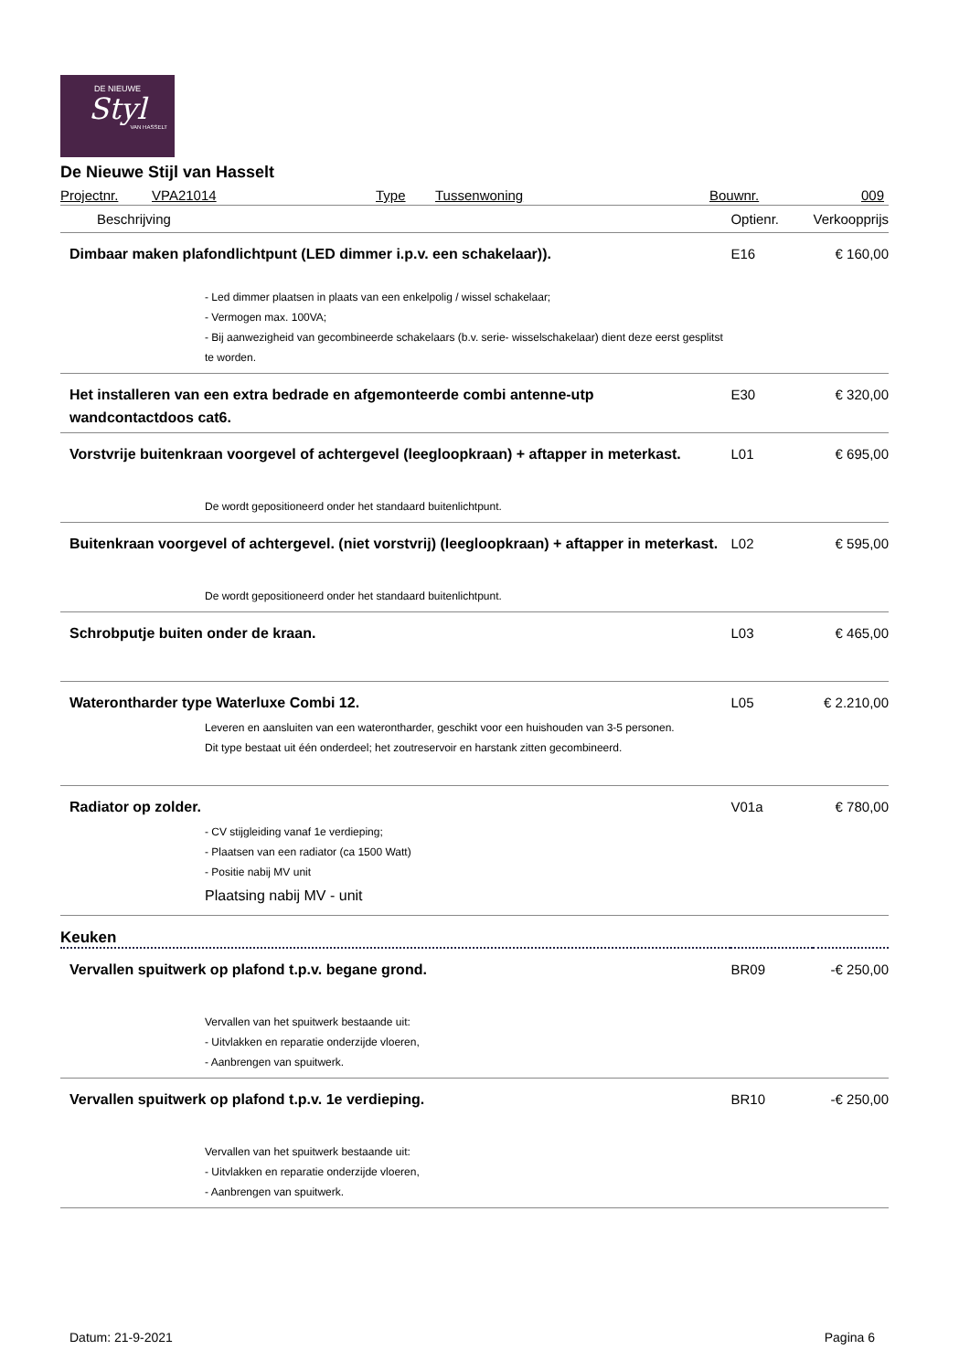DE NIEUWE
Styl
VAN HASSELT
De Nieuwe Stijl van Hasselt
Projectnr. VPA21014 Type Tussenwoning Bouwnr. 009
| Beschrijving | Optienr. | Verkoopprijs |
| --- | --- | --- |
| Dimbaar maken plafondlichtpunt (LED dimmer i.p.v. een schakelaar)). - Led dimmer plaatsen in plaats van een enkelpolig / wissel schakelaar; - Vermogen max. 100VA; - Bij aanwezigheid van gecombineerde schakelaars (b.v. serie- wisselschakelaar) dient deze eerst gesplitst te worden. | E16 | € 160,00 |
| Het installeren van een extra bedrade en afgemonteerde combi antenne-utp wandcontactdoos cat6. | E30 | € 320,00 |
| Vorstvrije buitenkraan voorgevel of achtergevel (leegloopkraan) + aftapper in meterkast. De wordt gepositioneerd onder het standaard buitenlichtpunt. | L01 | € 695,00 |
| Buitenkraan voorgevel of achtergevel. (niet vorstvrij) (leegloopkraan) + aftapper in meterkast. De wordt gepositioneerd onder het standaard buitenlichtpunt. | L02 | € 595,00 |
| Schrobputje buiten onder de kraan. | L03 | € 465,00 |
| Waterontharder type Waterluxe Combi 12. Leveren en aansluiten van een waterontharder, geschikt voor een huishouden van 3-5 personen. Dit type bestaat uit één onderdeel; het zoutreservoir en harstank zitten gecombineerd. | L05 | € 2.210,00 |
| Radiator op zolder. - CV stijgleiding vanaf 1e verdieping; - Plaatsen van een radiator (ca 1500 Watt) - Positie nabij MV unit Plaatsing nabij MV - unit | V01a | € 780,00 |
| Keuken | | |
| Vervallen spuitwerk op plafond t.p.v. begane grond. Vervallen van het spuitwerk bestaande uit: - Uitvlakken en reparatie onderzijde vloeren, - Aanbrengen van spuitwerk. | BR09 | -€ 250,00 |
| Vervallen spuitwerk op plafond t.p.v. 1e verdieping. Vervallen van het spuitwerk bestaande uit: - Uitvlakken en reparatie onderzijde vloeren, - Aanbrengen van spuitwerk. | BR10 | -€ 250,00 |
Datum: 21-9-2021 Pagina 6